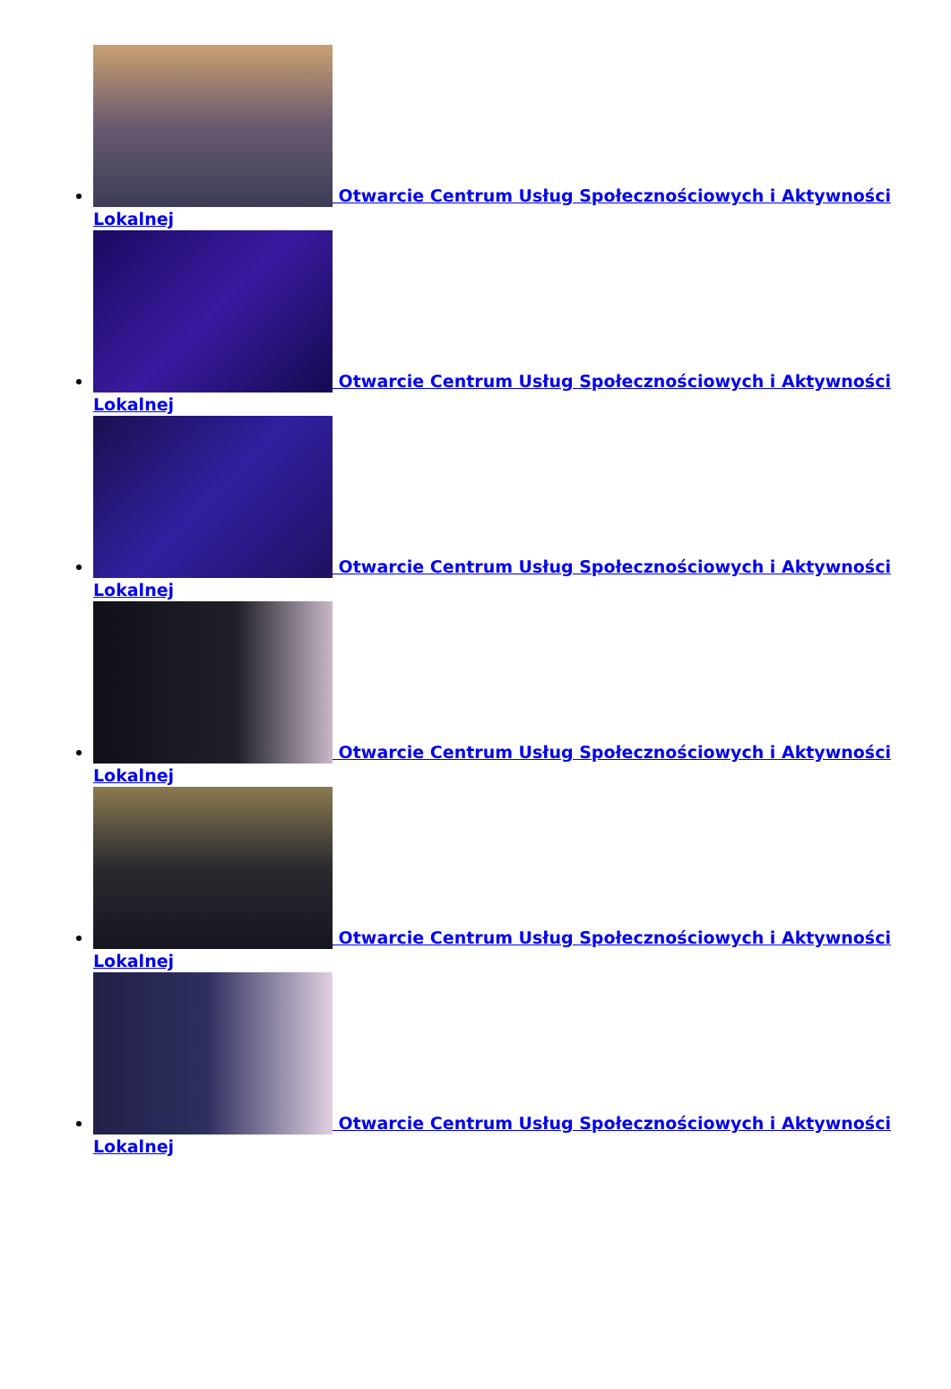Otwarcie Centrum Usług Społecznościowych i Aktywności Lokalnej
Otwarcie Centrum Usług Społecznościowych i Aktywności Lokalnej
Otwarcie Centrum Usług Społecznościowych i Aktywności Lokalnej
Otwarcie Centrum Usług Społecznościowych i Aktywności Lokalnej
Otwarcie Centrum Usług Społecznościowych i Aktywności Lokalnej
Otwarcie Centrum Usług Społecznościowych i Aktywności Lokalnej